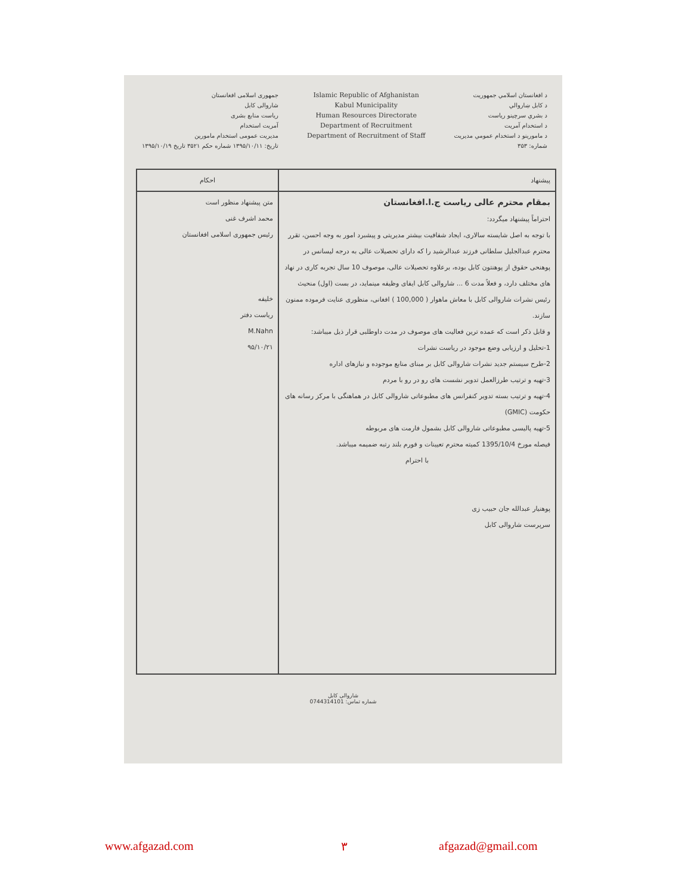جمهوری اسلامی افغانستان
شاروالی کابل
ریاست منابع بشری
آمریت استخدام
مدیریت عمومی استخدام مامورین
تاریخ: ۱۳۹۵/۱۰/۱۱ شماره حکم ۳۵۲۱ تاریخ ۱۳۹۵/۱۰/۱۹
Islamic Republic of Afghanistan
Kabul Municipality
Human Resources Directorate
Department of Recruitment
Department of Recruitment of Staff
د افغانستان اسلامي جمهوريت
د کابل ښاروالي
د بشري سرچينو رياست
د استخدام آمريت
د مامورينو د استخدام عمومي مديريت
شماره: ۳۵۳
| احکام | پیشنهاد |
| متن پیشنهاد منظور است محمد اشرف غنی رئیس جمهوری اسلامی افغانستان خلیفه ریاست دفتر M.Nahn ۹۵/۱۰/۲۱ | بمقام محترم عالی ریاست ج.ا.افغانستان احتراماً پیشنهاد میگردد: با توجه به اصل شایسته سالاری، ایجاد شفافیت بیشتر مدیریتی و پیشبرد امور به وجه احسن، تقرر محترم عبدالجلیل سلطانی فرزند عبدالرشید را که دارای تحصیلات عالی به درجه لیسانس در پوهنحی حقوق از پوهنتون کابل بوده، برعلاوه تحصیلات عالی، موصوف 10 سال تجربه کاری در نهاد های مختلف دارد، و فعلاً مدت 6 ... شاروالی کابل ایفای وظیفه مینماید، در بست (اول) منحیث رئیس نشرات شاروالی کابل با معاش ماهوار ( 100,000 ) افغانی، منظوری عنایت فرموده ممنون سازند. و قابل ذکر است که عمده ترین فعالیت های موصوف در مدت داوطلبی قرار ذیل میباشد: 1-تحلیل و ارزیابی وضع موجود در ریاست نشرات 2-طرح سیستم جدید نشرات شاروالی کابل بر مبنای منابع موجوده و نیازهای اداره 3-تهیه و ترتیب طرزالعمل تدویر نشست های رو در رو با مردم 4-تهیه و ترتیب بسته تدویر کنفرانس های مطبوعاتی شاروالی کابل در هماهنگی با مرکز رسانه های حکومت (GMIC) 5-تهیه پالیسی مطبوعاتی شاروالی کابل بشمول فارمت های مربوطه فیصله مورخ 1395/10/4 کمیته محترم تعیینات و فورم بلند رتبه ضمیمه میباشد. با احترام پوهنیار عبدالله جان حبیب زی سرپرست شاروالی کابل |
شاروالی کابل
شماره تماس: 0744314101
www.afgazad.com ۳ afgazad@gmail.com